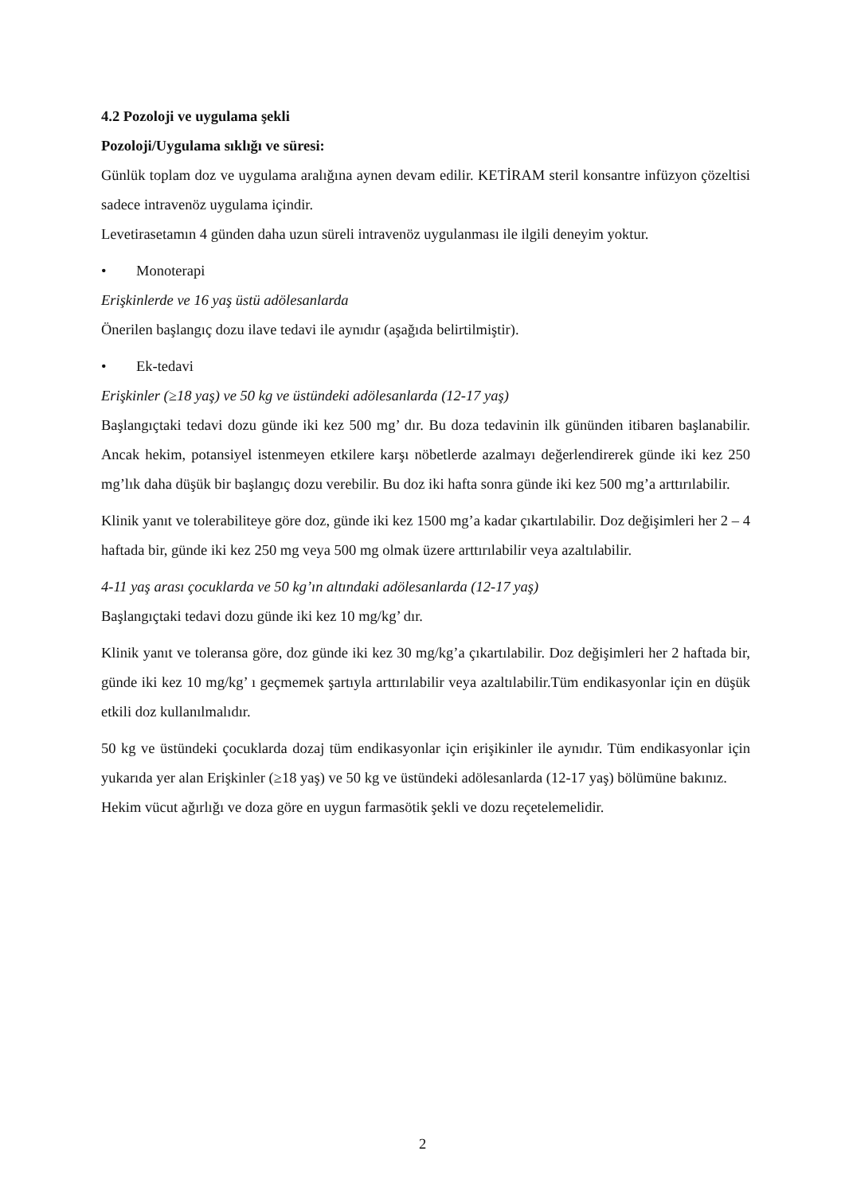4.2 Pozoloji ve uygulama şekli
Pozoloji/Uygulama sıklığı ve süresi:
Günlük toplam doz ve uygulama aralığına aynen devam edilir. KETİRAM steril konsantre infüzyon çözeltisi sadece intravenöz uygulama içindir.
Levetirasetamın 4 günden daha uzun süreli intravenöz uygulanması ile ilgili deneyim yoktur.
• Monoterapi
Erişkinlerde ve 16 yaş üstü adölesanlarda
Önerilen başlangıç dozu ilave tedavi ile aynıdır (aşağıda belirtilmiştir).
• Ek-tedavi
Erişkinler (≥18 yaş) ve 50 kg ve üstündeki adölesanlarda (12-17 yaş)
Başlangıçtaki tedavi dozu günde iki kez 500 mg’ dır. Bu doza tedavinin ilk gününden itibaren başlanabilir. Ancak hekim, potansiyel istenmeyen etkilere karşı nöbetlerde azalmayı değerlendirerek günde iki kez 250 mg’lık daha düşük bir başlangıç dozu verebilir. Bu doz iki hafta sonra günde iki kez 500 mg’a arttırılabilir.
Klinik yanıt ve tolerabiliteye göre doz, günde iki kez 1500 mg’a kadar çıkartılabilir. Doz değişimleri her 2 – 4 haftada bir, günde iki kez 250 mg veya 500 mg olmak üzere arttırılabilir veya azaltılabilir.
4-11 yaş arası çocuklarda ve 50 kg’ın altındaki adölesanlarda (12-17 yaş)
Başlangıçtaki tedavi dozu günde iki kez 10 mg/kg’ dır.
Klinik yanıt ve toleransa göre, doz günde iki kez 30 mg/kg’a çıkartılabilir. Doz değişimleri her 2 haftada bir, günde iki kez 10 mg/kg’ ı geçmemek şartıyla arttırılabilir veya azaltılabilir.Tüm endikasyonlar için en düşük etkili doz kullanılmalıdır.
50 kg ve üstündeki çocuklarda dozaj tüm endikasyonlar için erişikinler ile aynıdır. Tüm endikasyonlar için yukarıda yer alan Erişkinler (≥18 yaş) ve 50 kg ve üstündeki adölesanlarda (12-17 yaş) bölümüne bakınız.
Hekim vücut ağırlığı ve doza göre en uygun farmasötik şekli ve dozu reçetelemelidir.
2